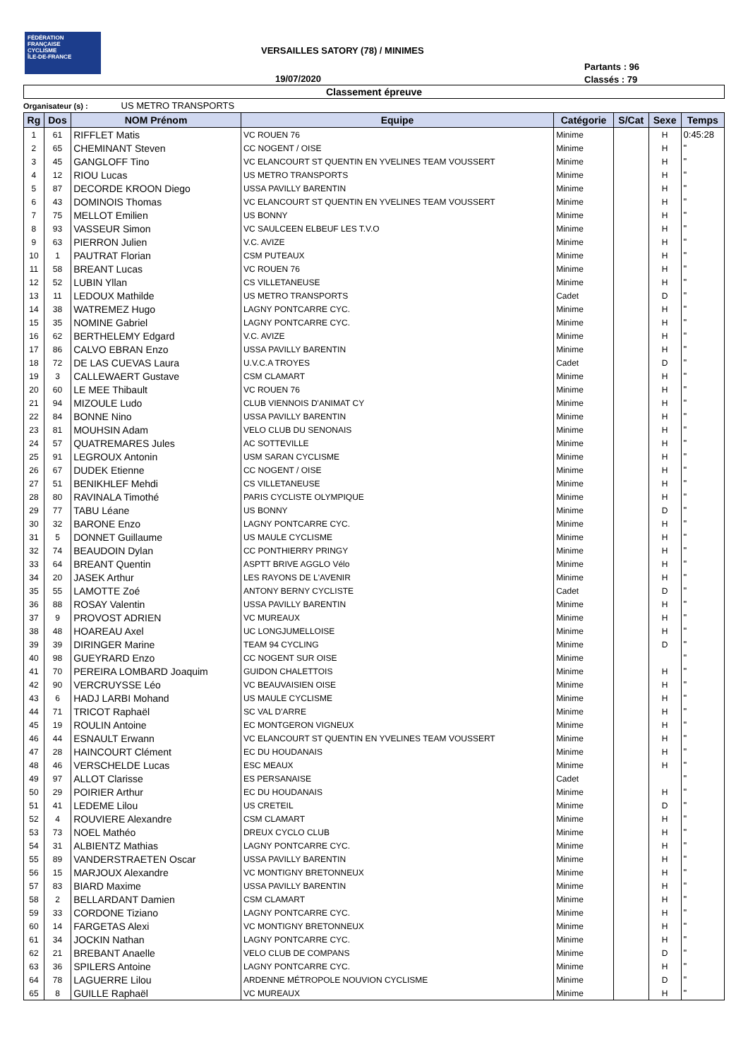FÉDÉRATION
FRANÇAISE
CYCLISME
ÎLE-DE-FRANCE
VERSAILLES SATORY (78) / MINIMES
Partants : 96
Classés : 79
19/07/2020
Classement épreuve
Organisateur (s) : US METRO TRANSPORTS
| Rg | Dos | NOM Prénom | Equipe | Catégorie | S/Cat | Sexe | Temps |
| --- | --- | --- | --- | --- | --- | --- | --- |
| 1 | 61 | RIFFLET Matis | VC ROUEN 76 | Minime | | H | 0:45:28 |
| 2 | 65 | CHEMINANT Steven | CC NOGENT / OISE | Minime | | H | " |
| 3 | 45 | GANGLOFF Tino | VC ELANCOURT ST QUENTIN EN YVELINES TEAM VOUSSERT | Minime | | H | " |
| 4 | 12 | RIOU Lucas | US METRO TRANSPORTS | Minime | | H | " |
| 5 | 87 | DECORDE KROON Diego | USSA PAVILLY BARENTIN | Minime | | H | " |
| 6 | 43 | DOMINOIS Thomas | VC ELANCOURT ST QUENTIN EN YVELINES TEAM VOUSSERT | Minime | | H | " |
| 7 | 75 | MELLOT Emilien | US BONNY | Minime | | H | " |
| 8 | 93 | VASSEUR Simon | VC SAULCEEN ELBEUF LES T.V.O | Minime | | H | " |
| 9 | 63 | PIERRON Julien | V.C. AVIZE | Minime | | H | " |
| 10 | 1 | PAUTRAT Florian | CSM PUTEAUX | Minime | | H | " |
| 11 | 58 | BREANT Lucas | VC ROUEN 76 | Minime | | H | " |
| 12 | 52 | LUBIN Yllan | CS VILLETANEUSE | Minime | | H | " |
| 13 | 11 | LEDOUX Mathilde | US METRO TRANSPORTS | Cadet | | D | " |
| 14 | 38 | WATREMEZ Hugo | LAGNY PONTCARRE CYC. | Minime | | H | " |
| 15 | 35 | NOMINE Gabriel | LAGNY PONTCARRE CYC. | Minime | | H | " |
| 16 | 62 | BERTHELEMY Edgard | V.C. AVIZE | Minime | | H | " |
| 17 | 86 | CALVO EBRAN Enzo | USSA PAVILLY BARENTIN | Minime | | H | " |
| 18 | 72 | DE LAS CUEVAS Laura | U.V.C.A TROYES | Cadet | | D | " |
| 19 | 3 | CALLEWAERT Gustave | CSM CLAMART | Minime | | H | " |
| 20 | 60 | LE MEE Thibault | VC ROUEN 76 | Minime | | H | " |
| 21 | 94 | MIZOULE Ludo | CLUB VIENNOIS D'ANIMAT CY | Minime | | H | " |
| 22 | 84 | BONNE Nino | USSA PAVILLY BARENTIN | Minime | | H | " |
| 23 | 81 | MOUHSIN Adam | VELO CLUB DU SENONAIS | Minime | | H | " |
| 24 | 57 | QUATREMARES Jules | AC SOTTEVILLE | Minime | | H | " |
| 25 | 91 | LEGROUX Antonin | USM SARAN CYCLISME | Minime | | H | " |
| 26 | 67 | DUDEK Etienne | CC NOGENT / OISE | Minime | | H | " |
| 27 | 51 | BENIKHLEF Mehdi | CS VILLETANEUSE | Minime | | H | " |
| 28 | 80 | RAVINALA Timothé | PARIS CYCLISTE OLYMPIQUE | Minime | | H | " |
| 29 | 77 | TABU Léane | US BONNY | Minime | | D | " |
| 30 | 32 | BARONE Enzo | LAGNY PONTCARRE CYC. | Minime | | H | " |
| 31 | 5 | DONNET Guillaume | US MAULE CYCLISME | Minime | | H | " |
| 32 | 74 | BEAUDOIN Dylan | CC PONTHIERRY PRINGY | Minime | | H | " |
| 33 | 64 | BREANT Quentin | ASPTT BRIVE AGGLO Vélo | Minime | | H | " |
| 34 | 20 | JASEK Arthur | LES RAYONS DE L'AVENIR | Minime | | H | " |
| 35 | 55 | LAMOTTE Zoé | ANTONY BERNY CYCLISTE | Cadet | | D | " |
| 36 | 88 | ROSAY Valentin | USSA PAVILLY BARENTIN | Minime | | H | " |
| 37 | 9 | PROVOST ADRIEN | VC MUREAUX | Minime | | H | " |
| 38 | 48 | HOAREAU Axel | UC LONGJUMELLOISE | Minime | | H | " |
| 39 | 39 | DIRINGER Marine | TEAM 94 CYCLING | Minime | | D | " |
| 40 | 98 | GUEYRARD Enzo | CC NOGENT SUR OISE | Minime | | | " |
| 41 | 70 | PEREIRA LOMBARD Joaquim | GUIDON CHALETTOIS | Minime | | H | " |
| 42 | 90 | VERCRUYSSE Léo | VC BEAUVAISIEN OISE | Minime | | H | " |
| 43 | 6 | HADJ LARBI Mohand | US MAULE CYCLISME | Minime | | H | " |
| 44 | 71 | TRICOT Raphaël | SC VAL D'ARRE | Minime | | H | " |
| 45 | 19 | ROULIN Antoine | EC MONTGERON VIGNEUX | Minime | | H | " |
| 46 | 44 | ESNAULT Erwann | VC ELANCOURT ST QUENTIN EN YVELINES TEAM VOUSSERT | Minime | | H | " |
| 47 | 28 | HAINCOURT Clément | EC DU HOUDANAIS | Minime | | H | " |
| 48 | 46 | VERSCHELDE Lucas | ESC MEAUX | Minime | | H | " |
| 49 | 97 | ALLOT Clarisse | ES PERSANAISE | Cadet | | | " |
| 50 | 29 | POIRIER Arthur | EC DU HOUDANAIS | Minime | | H | " |
| 51 | 41 | LEDEME Lilou | US CRETEIL | Minime | | D | " |
| 52 | 4 | ROUVIERE Alexandre | CSM CLAMART | Minime | | H | " |
| 53 | 73 | NOEL Mathéo | DREUX CYCLO CLUB | Minime | | H | " |
| 54 | 31 | ALBIENTZ Mathias | LAGNY PONTCARRE CYC. | Minime | | H | " |
| 55 | 89 | VANDERSTRAETEN Oscar | USSA PAVILLY BARENTIN | Minime | | H | " |
| 56 | 15 | MARJOUX Alexandre | VC MONTIGNY BRETONNEUX | Minime | | H | " |
| 57 | 83 | BIARD Maxime | USSA PAVILLY BARENTIN | Minime | | H | " |
| 58 | 2 | BELLARDANT Damien | CSM CLAMART | Minime | | H | " |
| 59 | 33 | CORDONE Tiziano | LAGNY PONTCARRE CYC. | Minime | | H | " |
| 60 | 14 | FARGETAS Alexi | VC MONTIGNY BRETONNEUX | Minime | | H | " |
| 61 | 34 | JOCKIN Nathan | LAGNY PONTCARRE CYC. | Minime | | H | " |
| 62 | 21 | BREBANT Anaelle | VELO CLUB DE COMPANS | Minime | | D | " |
| 63 | 36 | SPILERS Antoine | LAGNY PONTCARRE CYC. | Minime | | H | " |
| 64 | 78 | LAGUERRE Lilou | ARDENNE MÉTROPOLE NOUVION CYCLISME | Minime | | D | " |
| 65 | 8 | GUILLE Raphaël | VC MUREAUX | Minime | | H | " |